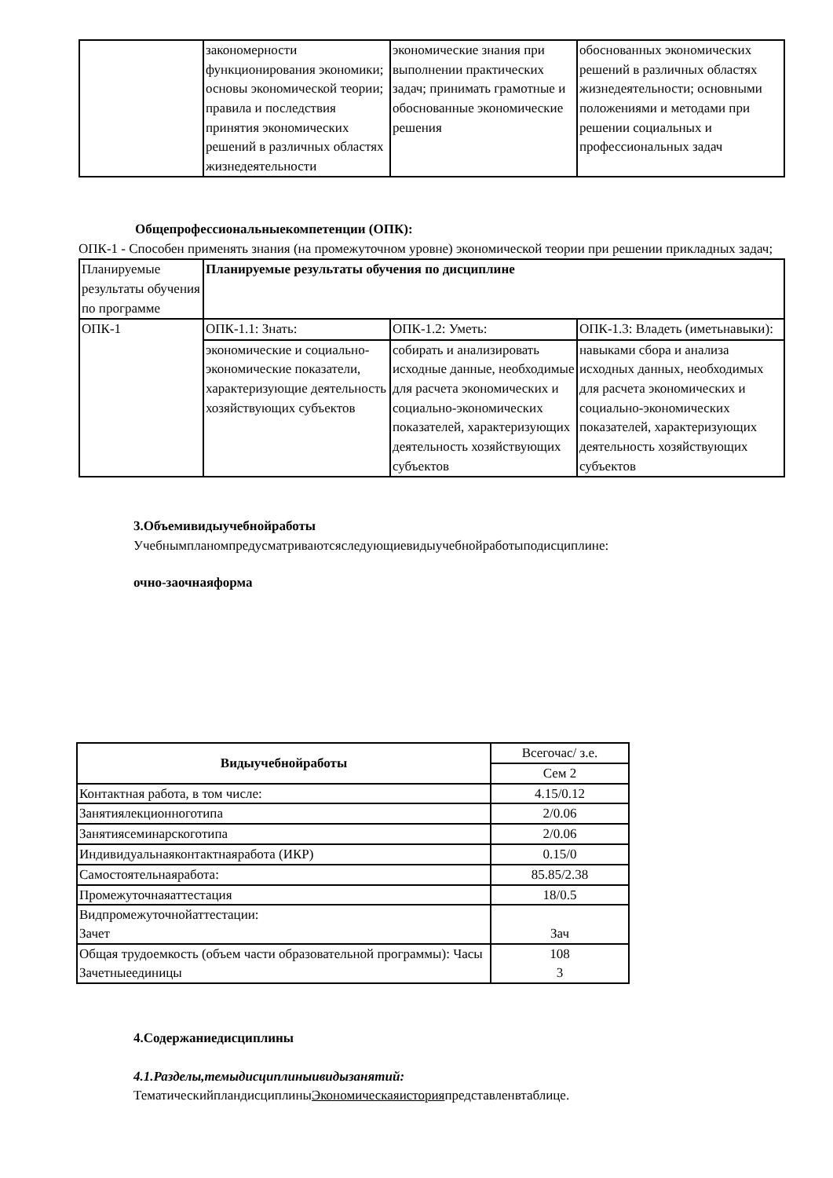| | закономерности функционирования экономики; основы экономической теории; правила и последствия принятия экономических решений в различных областях жизнедеятельности | экономические знания при выполнении практических задач; принимать грамотные и обоснованные экономические решения | обоснованных экономических решений в различных областях жизнедеятельности; основными положениями и методами при решении социальных и профессиональных задач |
Общепрофессиональныекомпетенции (ОПК):
ОПК-1 - Способен применять знания (на промежуточном уровне) экономической теории при решении прикладных задач;
| Планируемые результаты обучения по программе | Планируемые результаты обучения по дисциплине | | |
| ОПК-1 | ОПК-1.1: Знать: | ОПК-1.2: Уметь: | ОПК-1.3: Владеть (иметьнавыки): |
| | экономические и социально-экономические показатели, характеризующие деятельность хозяйствующих субъектов | собирать и анализировать исходные данные, необходимые для расчета экономических и социально-экономических показателей, характеризующих деятельность хозяйствующих субъектов | навыками сбора и анализа исходных данных, необходимых для расчета экономических и социально-экономических показателей, характеризующих деятельность хозяйствующих субъектов |
3.Объемивидыучебнойработы
Учебнымпланомпредусматриваютсяследующиевидыучебнойработыподисциплине:
очно-заочнаяформа
| Видыучебнойработы | Всегочас/ з.е. |
| | Сем 2 |
| Контактная работа, в том числе: | 4.15/0.12 |
| Занятиялекционноготипа | 2/0.06 |
| Занятиясеминарскоготипа | 2/0.06 |
| Индивидуальнаяконтактнаяработа (ИКР) | 0.15/0 |
| Самостоятельнаяработа: | 85.85/2.38 |
| Промежуточнаяаттестация | 18/0.5 |
| Видпромежуточнойаттестации: Зачет | Зач |
| Общая трудоемкость (объем части образовательной программы): Часы Зачетныеединицы | 108 3 |
4.Содержаниедисциплины
4.1.Разделы,темыдисциплиныивидызанятий:
ТематическийпландисциплиныЭкономическаяисторияпредставленвтаблице.